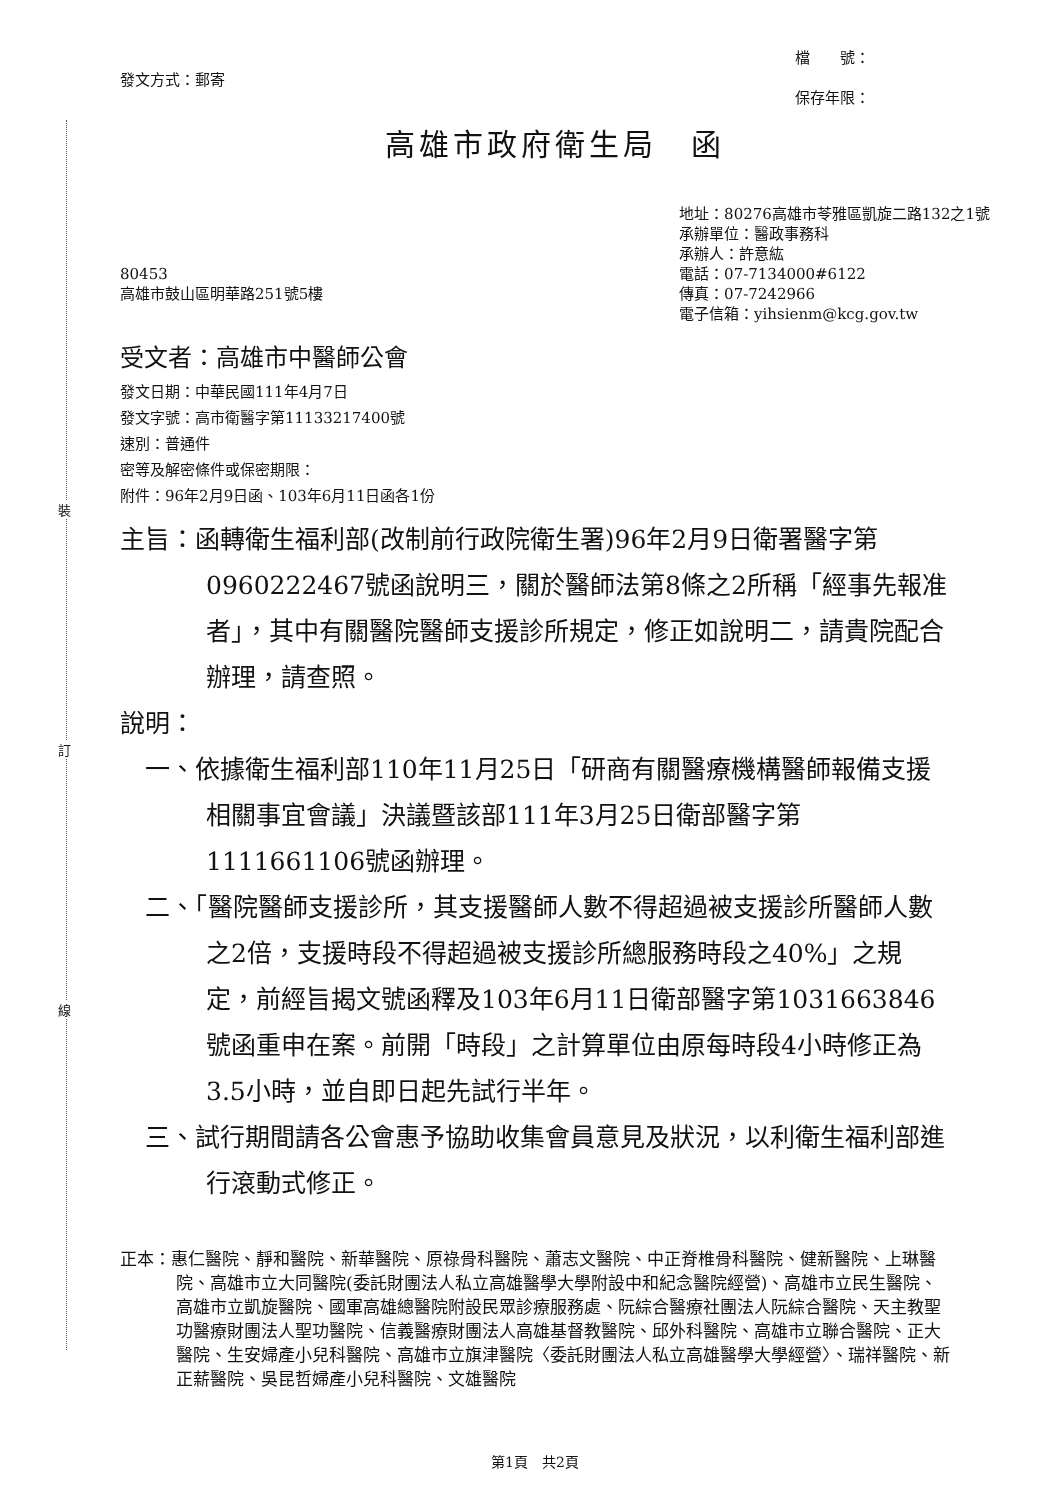裝
訂
線
發文方式：郵寄
檔　　號：
保存年限：
高雄市政府衛生局　函
80453
高雄市鼓山區明華路251號5樓
地址：80276高雄市苓雅區凱旋二路132之1號
承辦單位：醫政事務科
承辦人：許意紘
電話：07-7134000#6122
傳真：07-7242966
電子信箱：yihsienm@kcg.gov.tw
受文者：高雄市中醫師公會
發文日期：中華民國111年4月7日
發文字號：高市衛醫字第11133217400號
速別：普通件
密等及解密條件或保密期限：
附件：96年2月9日函、103年6月11日函各1份
主旨：函轉衛生福利部(改制前行政院衛生署)96年2月9日衛署醫字第0960222467號函說明三，關於醫師法第8條之2所稱「經事先報准者」，其中有關醫院醫師支援診所規定，修正如說明二，請貴院配合辦理，請查照。
說明：
　一、依據衛生福利部110年11月25日「研商有關醫療機構醫師報備支援相關事宜會議」決議暨該部111年3月25日衛部醫字第1111661106號函辦理。
　二、「醫院醫師支援診所，其支援醫師人數不得超過被支援診所醫師人數之2倍，支援時段不得超過被支援診所總服務時段之40%」之規定，前經旨揭文號函釋及103年6月11日衛部醫字第1031663846號函重申在案。前開「時段」之計算單位由原每時段4小時修正為3.5小時，並自即日起先試行半年。
　三、試行期間請各公會惠予協助收集會員意見及狀況，以利衛生福利部進行滾動式修正。
正本：惠仁醫院、靜和醫院、新華醫院、原祿骨科醫院、蕭志文醫院、中正脊椎骨科醫院、健新醫院、上琳醫院、高雄市立大同醫院(委託財團法人私立高雄醫學大學附設中和紀念醫院經營)、高雄市立民生醫院、高雄市立凱旋醫院、國軍高雄總醫院附設民眾診療服務處、阮綜合醫療社團法人阮綜合醫院、天主教聖功醫療財團法人聖功醫院、信義醫療財團法人高雄基督教醫院、邱外科醫院、高雄市立聯合醫院、正大醫院、生安婦產小兒科醫院、高雄市立旗津醫院〈委託財團法人私立高雄醫學大學經營〉、瑞祥醫院、新正薪醫院、吳昆哲婦產小兒科醫院、文雄醫院
第1頁　共2頁